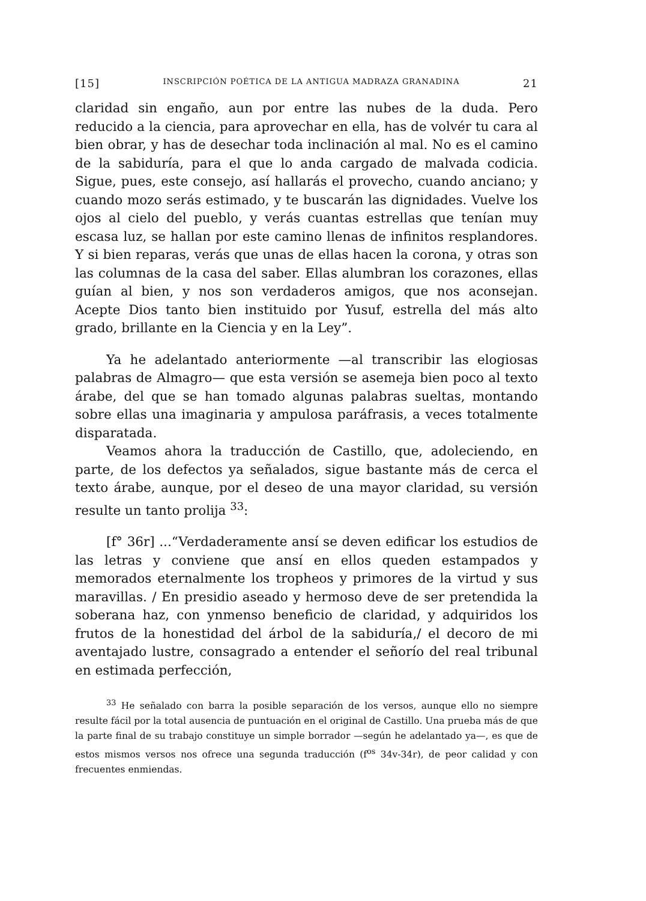[15] INSCRIPCIÓN POÉTICA DE LA ANTIGUA MADRAZA GRANADINA 21
claridad sin engaño, aun por entre las nubes de la duda. Pero reducido a la ciencia, para aprovechar en ella, has de volvér tu cara al bien obrar, y has de desechar toda inclinación al mal. No es el camino de la sabiduría, para el que lo anda cargado de malvada codicia. Sigue, pues, este consejo, así hallarás el provecho, cuando anciano; y cuando mozo serás estimado, y te buscarán las dignidades. Vuelve los ojos al cielo del pueblo, y verás cuantas estrellas que tenían muy escasa luz, se hallan por este camino llenas de infinitos resplandores. Y si bien reparas, verás que unas de ellas hacen la corona, y otras son las columnas de la casa del saber. Ellas alumbran los corazones, ellas guían al bien, y nos son verdaderos amigos, que nos aconsejan. Acepte Dios tanto bien instituido por Yusuf, estrella del más alto grado, brillante en la Ciencia y en la Ley”.
Ya he adelantado anteriormente —al transcribir las elogiosas palabras de Almagro— que esta versión se asemeja bien poco al texto árabe, del que se han tomado algunas palabras sueltas, montando sobre ellas una imaginaria y ampulosa paráfrasis, a veces totalmente disparatada.
Veamos ahora la traducción de Castillo, que, adoleciendo, en parte, de los defectos ya señalados, sigue bastante más de cerca el texto árabe, aunque, por el deseo de una mayor claridad, su versión resulte un tanto prolija <sup>33</sup>:
[f° 36r] ...“Verdaderamente ansí se deven edificar los estudios de las letras y conviene que ansí en ellos queden estampados y memorados eternalmente los tropheos y primores de la virtud y sus maravillas. / En presidio aseado y hermoso deve de ser pretendida la soberana haz, con ynmenso beneficio de claridad, y adquiridos los frutos de la honestidad del árbol de la sabiduría,/ el decoro de mi aventajado lustre, consagrado a entender el señorío del real tribunal en estimada perfección,
<sup>33</sup> He señalado con barra la posible separación de los versos, aunque ello no siempre resulte fácil por la total ausencia de puntuación en el original de Castillo. Una prueba más de que la parte final de su trabajo constituye un simple borrador —según he adelantado ya—, es que de estos mismos versos nos ofrece una segunda traducción (f<sup>os</sup> 34v-34r), de peor calidad y con frecuentes enmiendas.